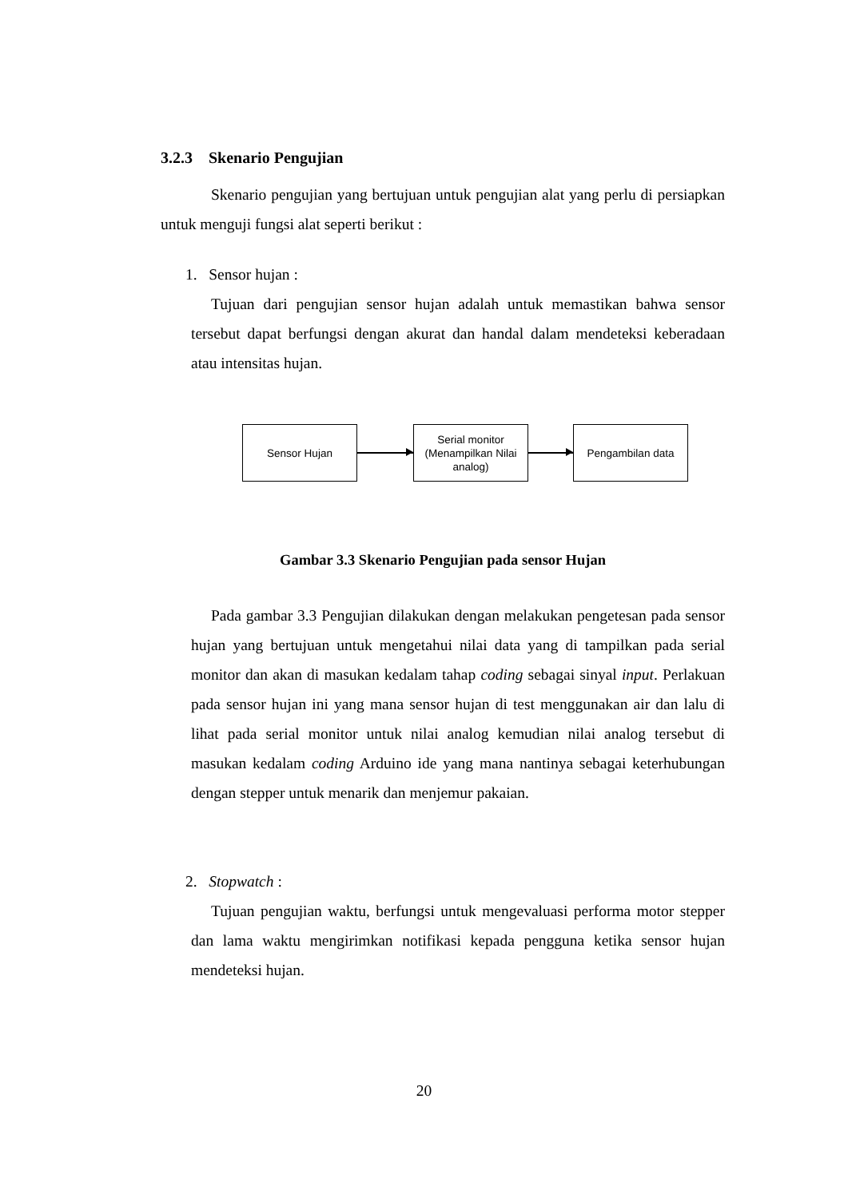3.2.3 Skenario Pengujian
Skenario pengujian yang bertujuan untuk pengujian alat yang perlu di persiapkan untuk menguji fungsi alat seperti berikut :
1. Sensor hujan :
Tujuan dari pengujian sensor hujan adalah untuk memastikan bahwa sensor tersebut dapat berfungsi dengan akurat dan handal dalam mendeteksi keberadaan atau intensitas hujan.
Sensor Hujan
Serial monitor (Menampilkan Nilai analog)
Pengambilan data
Gambar 3.3 Skenario Pengujian pada sensor Hujan
Pada gambar 3.3 Pengujian dilakukan dengan melakukan pengetesan pada sensor hujan yang bertujuan untuk mengetahui nilai data yang di tampilkan pada serial monitor dan akan di masukan kedalam tahap coding sebagai sinyal input. Perlakuan pada sensor hujan ini yang mana sensor hujan di test menggunakan air dan lalu di lihat pada serial monitor untuk nilai analog kemudian nilai analog tersebut di masukan kedalam coding Arduino ide yang mana nantinya sebagai keterhubungan dengan stepper untuk menarik dan menjemur pakaian.
2. Stopwatch :
Tujuan pengujian waktu, berfungsi untuk mengevaluasi performa motor stepper dan lama waktu mengirimkan notifikasi kepada pengguna ketika sensor hujan mendeteksi hujan.
20